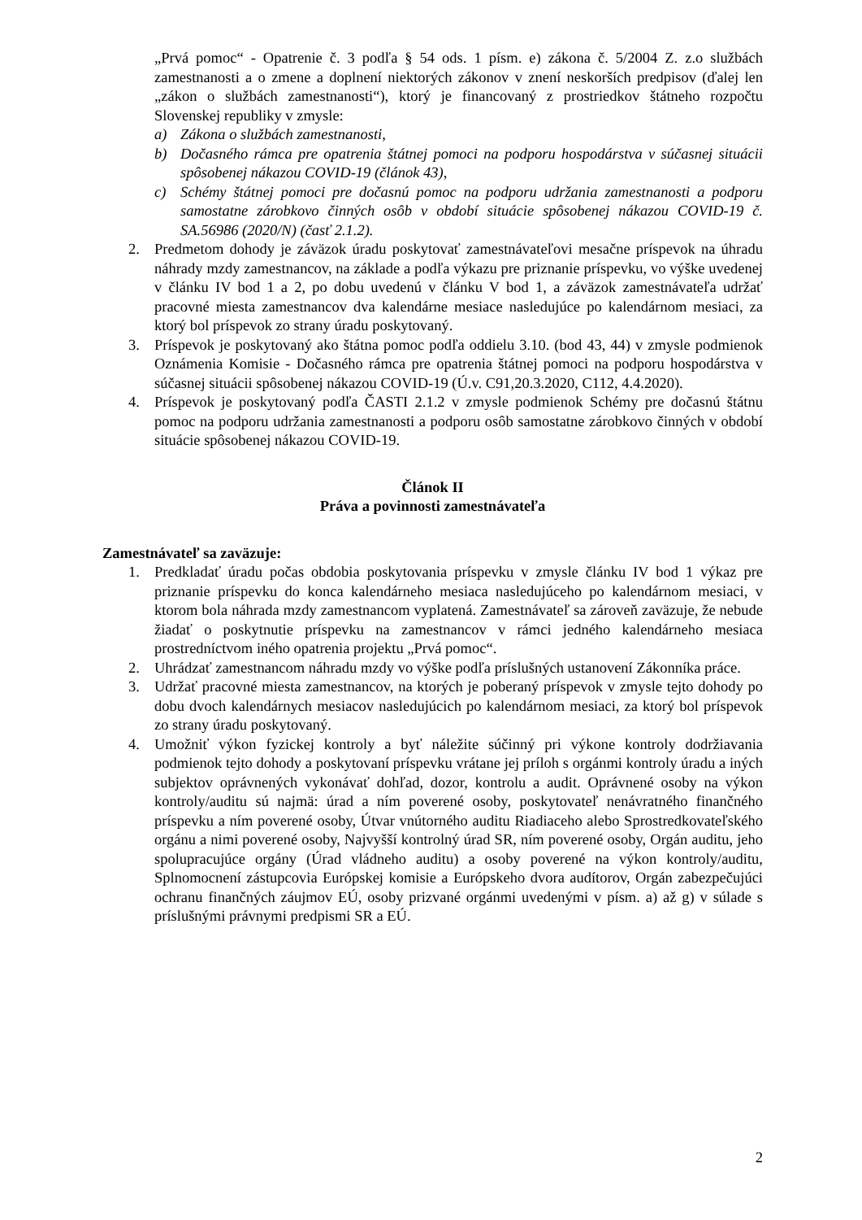„Prvá pomoc“ - Opatrenie č. 3 podľa § 54 ods. 1 písm. e) zákona č. 5/2004 Z. z.o službách zamestnanosti a o zmene a doplnení niektorých zákonov v znení neskorších predpisov (ďalej len „zákon o službách zamestnanosti“), ktorý je financovaný z prostriedkov štátneho rozpočtu Slovenskej republiky v zmysle:
a) Zákona o službách zamestnanosti,
b) Dočasného rámca pre opatrenia štátnej pomoci na podporu hospodárstva v súčasnej situácii spôsobenej nákazou COVID-19 (článok 43),
c) Schémy štátnej pomoci pre dočasnú pomoc na podporu udržania zamestnanosti a podporu samostatne zárobkovo činných osôb v období situácie spôsobenej nákazou COVID-19 č. SA.56986 (2020/N) (časť 2.1.2).
2. Predmetom dohody je záväzok úradu poskytovať zamestnávateľovi mesačne príspevok na úhradu náhrady mzdy zamestnancov, na základe a podľa výkazu pre priznanie príspevku, vo výške uvedenej v článku IV bod 1 a 2, po dobu uvedenú v článku V bod 1, a záväzok zamestnávateľa udržať pracovné miesta zamestnancov dva kalendárne mesiace nasledujúce po kalendárnom mesiaci, za ktorý bol príspevok zo strany úradu poskytovaný.
3. Príspevok je poskytovaný ako štátna pomoc podľa oddielu 3.10. (bod 43, 44) v zmysle podmienok Oznámenia Komisie - Dočasného rámca pre opatrenia štátnej pomoci na podporu hospodárstva v súčasnej situácii spôsobenej nákazou COVID-19 (Ú.v. C91,20.3.2020, C112, 4.4.2020).
4. Príspevok je poskytovaný podľa ČASTI 2.1.2 v zmysle podmienok Schémy pre dočasnú štátnu pomoc na podporu udržania zamestnanosti a podporu osôb samostatne zárobkovo činných v období situácie spôsobenej nákazou COVID-19.
Článok II
Práva a povinnosti zamestnávateľa
Zamestnávateľ sa zaväzuje:
1. Predkladať úradu počas obdobia poskytovania príspevku v zmysle článku IV bod 1 výkaz pre priznanie príspevku do konca kalendárneho mesiaca nasledujúceho po kalendárnom mesiaci, v ktorom bola náhrada mzdy zamestnancom vyplatená. Zamestnávateľ sa zároveň zaväzuje, že nebude žiadať o poskytnutie príspevku na zamestnancov v rámci jedného kalendárneho mesiaca prostredníctvom iného opatrenia projektu „Prvá pomoc“.
2. Uhrádzať zamestnancom náhradu mzdy vo výške podľa príslušných ustanovení Zákonníka práce.
3. Udržať pracovné miesta zamestnancov, na ktorých je poberaný príspevok v zmysle tejto dohody po dobu dvoch kalendárnych mesiacov nasledujúcich po kalendárnom mesiaci, za ktorý bol príspevok zo strany úradu poskytovaný.
4. Umožniť výkon fyzickej kontroly a byť náležite súčinný pri výkone kontroly dodržiavania podmienok tejto dohody a poskytovaní príspevku vrátane jej príloh s orgánmi kontroly úradu a iných subjektov oprávnených vykonávať dohľad, dozor, kontrolu a audit. Oprávnené osoby na výkon kontroly/auditu sú najmä: úrad a ním poverené osoby, poskytovateľ nenávratného finančného príspevku a ním poverené osoby, Útvar vnútorného auditu Riadiaceho alebo Sprostredkovateľského orgánu a nimi poverené osoby, Najvyšší kontrolný úrad SR, ním poverené osoby, Orgán auditu, jeho spolupracujúce orgány (Úrad vládneho auditu) a osoby poverené na výkon kontroly/auditu, Splnomocnení zástupcovia Európskej komisie a Európskeho dvora audítorov, Orgán zabezpečujúci ochranu finančných záujmov EÚ, osoby prizvané orgánmi uvedenými v písm. a) až g) v súlade s príslušnými právnymi predpismi SR a EÚ.
2